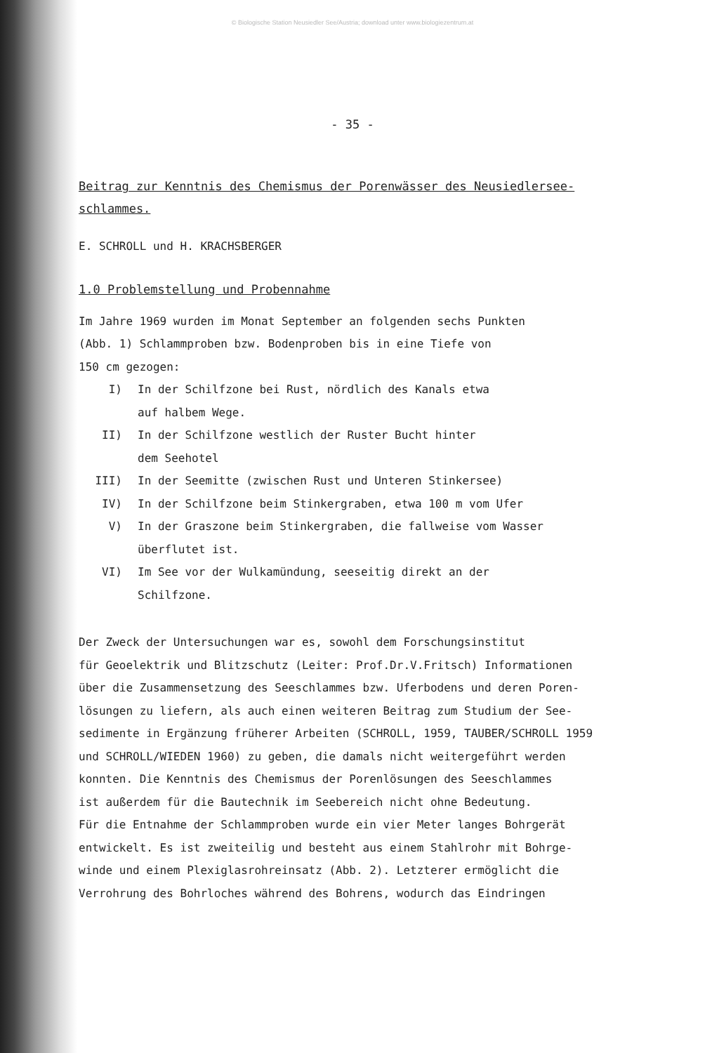© Biologische Station Neusiedler See/Austria; download unter www.biologiezentrum.at
- 35 -
Beitrag zur Kenntnis des Chemismus der Porenwässer des Neusiedlersee-schlammes.
E. SCHROLL und H. KRACHSBERGER
1.0 Problemstellung und Probennahme
Im Jahre 1969 wurden im Monat September an folgenden sechs Punkten
(Abb. 1) Schlammproben bzw. Bodenproben bis in eine Tiefe von
150 cm gezogen:
I) In der Schilfzone bei Rust, nördlich des Kanals etwa
auf halbem Wege.
II) In der Schilfzone westlich der Ruster Bucht hinter
dem Seehotel
III) In der Seemitte (zwischen Rust und Unteren Stinkersee)
IV) In der Schilfzone beim Stinkergraben, etwa 100 m vom Ufer
V) In der Graszone beim Stinkergraben, die fallweise vom Wasser
überflutet ist.
VI) Im See vor der Wulkamündung, seeseitig direkt an der
Schilfzone.
Der Zweck der Untersuchungen war es, sowohl dem Forschungsinstitut
für Geoelektrik und Blitzschutz (Leiter: Prof.Dr.V.Fritsch) Informationen
über die Zusammensetzung des Seeschlammes bzw. Uferbodens und deren Poren-
lösungen zu liefern, als auch einen weiteren Beitrag zum Studium der See-
sedimente in Ergänzung früherer Arbeiten (SCHROLL, 1959, TAUBER/SCHROLL 1959
und SCHROLL/WIEDEN 1960) zu geben, die damals nicht weitergeführt werden
konnten. Die Kenntnis des Chemismus der Porenlösungen des Seeschlammes
ist außerdem für die Bautechnik im Seebereich nicht ohne Bedeutung.
Für die Entnahme der Schlammproben wurde ein vier Meter langes Bohrgerät
entwickelt. Es ist zweiteilig und besteht aus einem Stahlrohr mit Bohrge-
winde und einem Plexiglasrohreinsatz (Abb. 2). Letzterer ermöglicht die
Verrohrung des Bohrloches während des Bohrens, wodurch das Eindringen